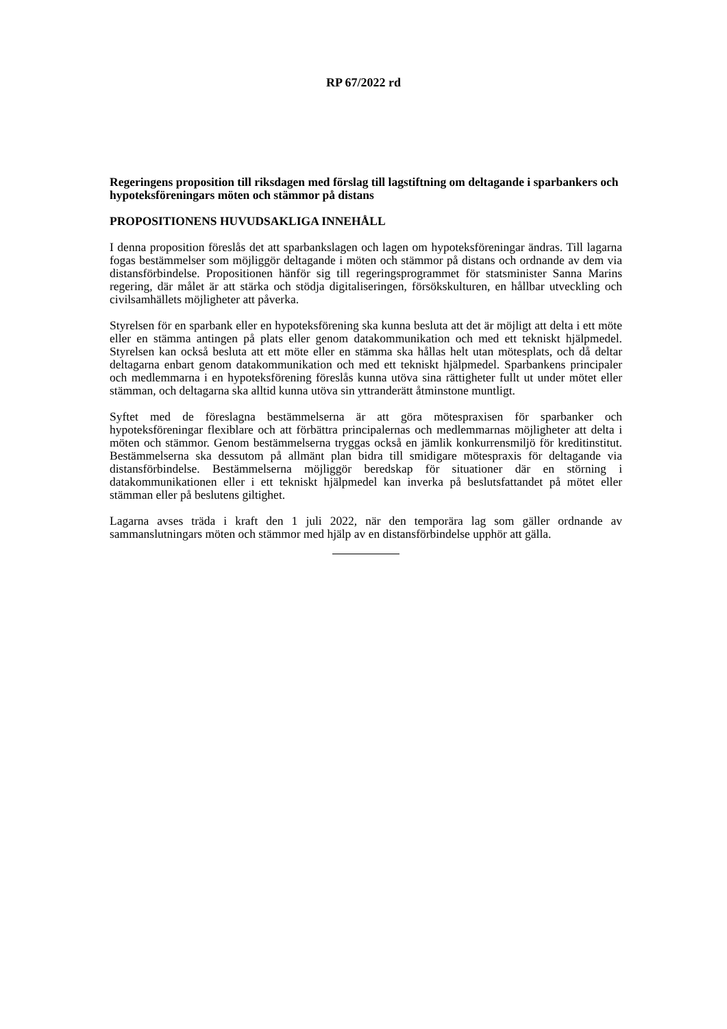RP 67/2022 rd
Regeringens proposition till riksdagen med förslag till lagstiftning om deltagande i sparbankers och hypoteksföreningars möten och stämmor på distans
PROPOSITIONENS HUVUDSAKLIGA INNEHÅLL
I denna proposition föreslås det att sparbankslagen och lagen om hypoteksföreningar ändras. Till lagarna fogas bestämmelser som möjliggör deltagande i möten och stämmor på distans och ordnande av dem via distansförbindelse. Propositionen hänför sig till regeringsprogrammet för statsminister Sanna Marins regering, där målet är att stärka och stödja digitaliseringen, försökskulturen, en hållbar utveckling och civilsamhällets möjligheter att påverka.
Styrelsen för en sparbank eller en hypoteksförening ska kunna besluta att det är möjligt att delta i ett möte eller en stämma antingen på plats eller genom datakommunikation och med ett tekniskt hjälpmedel. Styrelsen kan också besluta att ett möte eller en stämma ska hållas helt utan mötesplats, och då deltar deltagarna enbart genom datakommunikation och med ett tekniskt hjälpmedel. Sparbankens principaler och medlemmarna i en hypoteksförening föreslås kunna utöva sina rättigheter fullt ut under mötet eller stämman, och deltagarna ska alltid kunna utöva sin yttranderätt åtminstone muntligt.
Syftet med de föreslagna bestämmelserna är att göra mötespraxisen för sparbanker och hypoteksföreningar flexiblare och att förbättra principalernas och medlemmarnas möjligheter att delta i möten och stämmor. Genom bestämmelserna tryggas också en jämlik konkurrensmiljö för kreditinstitut. Bestämmelserna ska dessutom på allmänt plan bidra till smidigare mötespraxis för deltagande via distansförbindelse. Bestämmelserna möjliggör beredskap för situationer där en störning i datakommunikationen eller i ett tekniskt hjälpmedel kan inverka på beslutsfattandet på mötet eller stämman eller på beslutens giltighet.
Lagarna avses träda i kraft den 1 juli 2022, när den temporära lag som gäller ordnande av sammanslutningars möten och stämmor med hjälp av en distansförbindelse upphör att gälla.